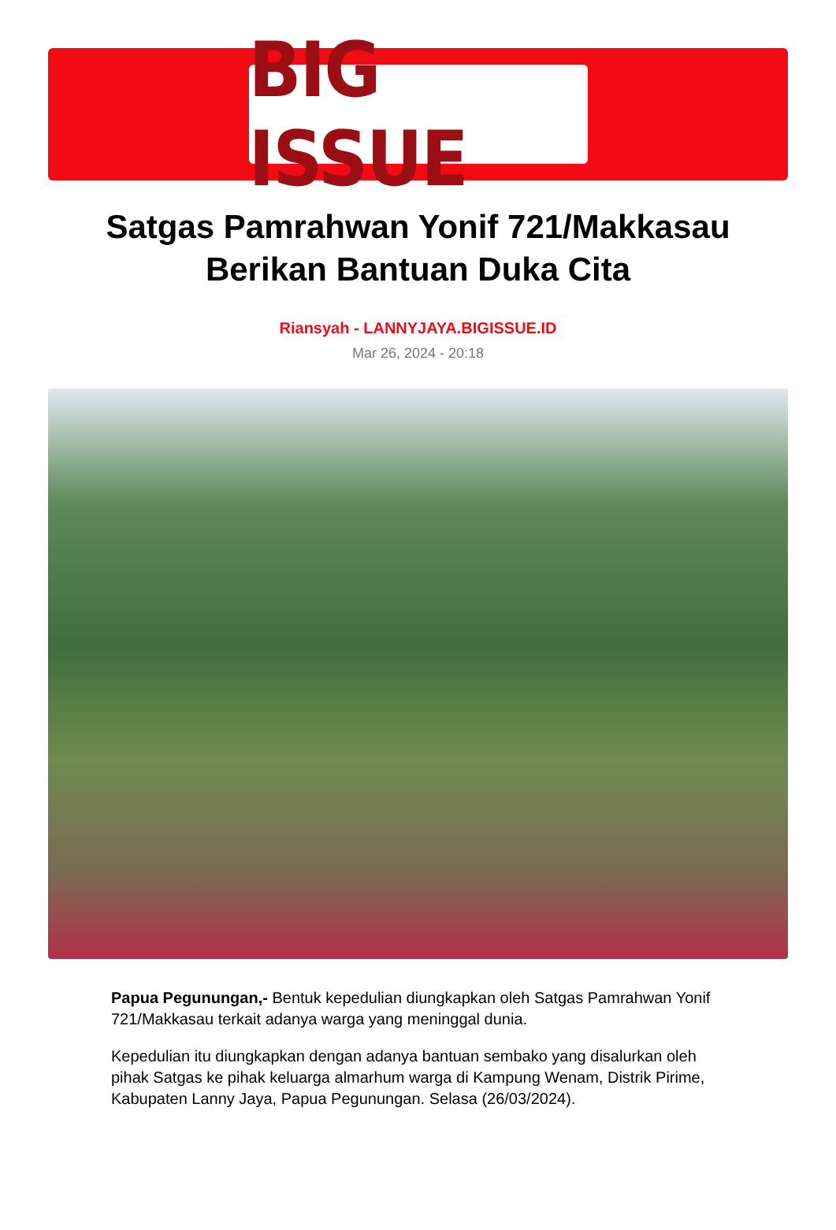BIG ISSUE
Satgas Pamrahwan Yonif 721/Makkasau Berikan Bantuan Duka Cita
Riansyah - LANNYJAYA.BIGISSUE.ID
Mar 26, 2024 - 20:18
Papua Pegunungan,- Bentuk kepedulian diungkapkan oleh Satgas Pamrahwan Yonif 721/Makkasau terkait adanya warga yang meninggal dunia.
Kepedulian itu diungkapkan dengan adanya bantuan sembako yang disalurkan oleh pihak Satgas ke pihak keluarga almarhum warga di Kampung Wenam, Distrik Pirime, Kabupaten Lanny Jaya, Papua Pegunungan. Selasa (26/03/2024).